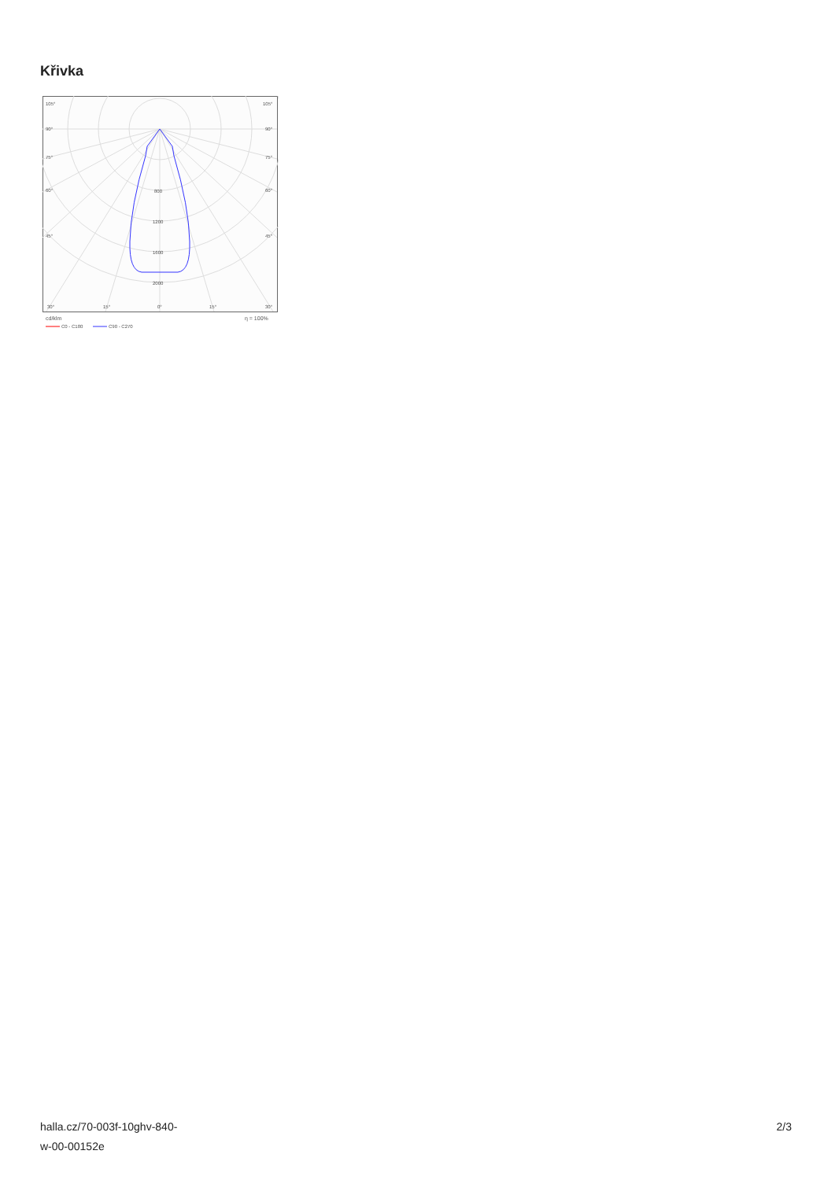Křivka
105°
105°
90°
90°
75°
75°
60°
60°
45°
45°
800
1200
1600
2000
30°
15°
0°
15°
30°
cd/klm
η = 100%
C0 - C180
C90 - C270
halla.cz/70-003f-10ghv-840-
w-00-00152e
2/3